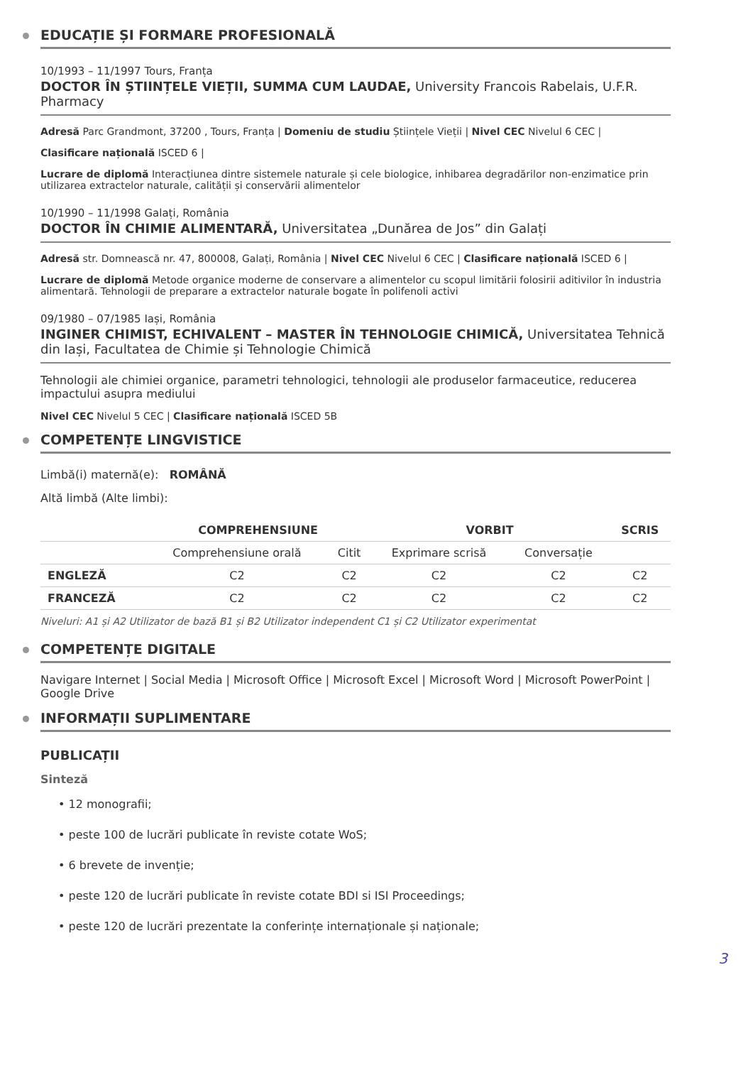EDUCAȚIE ȘI FORMARE PROFESIONALĂ
10/1993 – 11/1997 Tours, Franța
DOCTOR ÎN ȘTIINȚELE VIEȚII, SUMMA CUM LAUDAE, University Francois Rabelais, U.F.R. Pharmacy
Adresă Parc Grandmont, 37200 , Tours, Franța | Domeniu de studiu Științele Vieții | Nivel CEC Nivelul 6 CEC |
Clasificare națională ISCED 6 |
Lucrare de diplomă Interacțiunea dintre sistemele naturale și cele biologice, inhibarea degradărilor non-enzimatice prin utilizarea extractelor naturale, calității și conservării alimentelor
10/1990 – 11/1998 Galați, România
DOCTOR ÎN CHIMIE ALIMENTARĂ, Universitatea „Dunărea de Jos” din Galați
Adresă str. Domnească nr. 47, 800008, Galați, România | Nivel CEC Nivelul 6 CEC | Clasificare națională ISCED 6 |
Lucrare de diplomă Metode organice moderne de conservare a alimentelor cu scopul limitării folosirii aditivilor în industria alimentară. Tehnologii de preparare a extractelor naturale bogate în polifenoli activi
09/1980 – 07/1985 Iași, România
INGINER CHIMIST, ECHIVALENT – MASTER ÎN TEHNOLOGIE CHIMICĂ, Universitatea Tehnică din Iași, Facultatea de Chimie și Tehnologie Chimică
Tehnologii ale chimiei organice, parametri tehnologici, tehnologii ale produselor farmaceutice, reducerea impactului asupra mediului
Nivel CEC Nivelul 5 CEC | Clasificare națională ISCED 5B
COMPETENȚE LINGVISTICE
Limbă(i) maternă(e): ROMÂNĂ
Altă limbă (Alte limbi):
| | COMPREHENSIUNE | | VORBIT | | SCRIS |
| --- | --- | --- | --- | --- | --- |
| | Comprehensiune orală | Citit | Exprimare scrisă | Conversație | |
| ENGLEZĂ | C2 | C2 | C2 | C2 | C2 |
| FRANCEZĂ | C2 | C2 | C2 | C2 | C2 |
Niveluri: A1 și A2 Utilizator de bază B1 și B2 Utilizator independent C1 și C2 Utilizator experimentat
COMPETENȚE DIGITALE
Navigare Internet | Social Media | Microsoft Office | Microsoft Excel | Microsoft Word | Microsoft PowerPoint | Google Drive
INFORMAȚII SUPLIMENTARE
PUBLICAȚII
Sinteză
• 12 monografii;
• peste 100 de lucrări publicate în reviste cotate WoS;
• 6 brevete de invenție;
• peste 120 de lucrări publicate în reviste cotate BDI si ISI Proceedings;
• peste 120 de lucrări prezentate la conferințe internaționale și naționale;
3